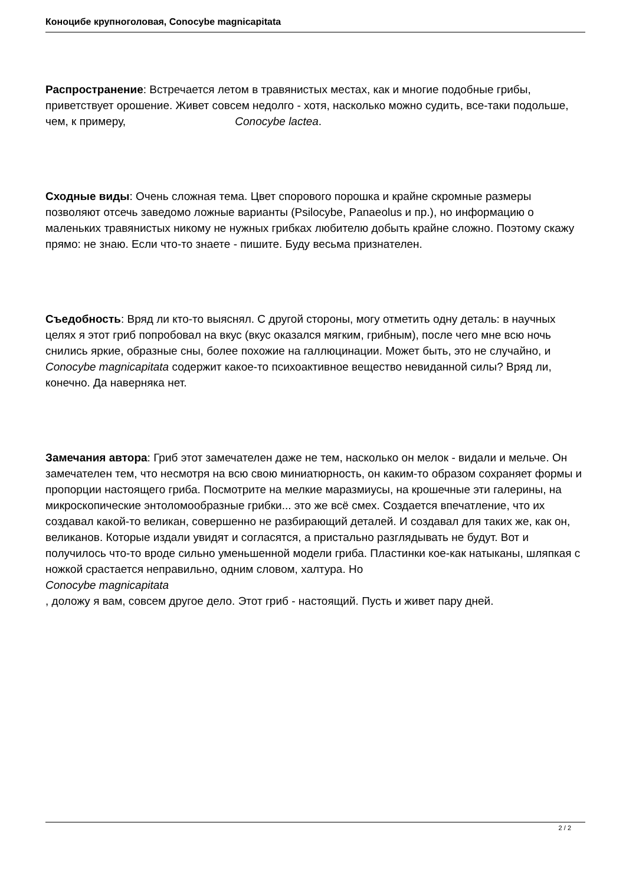Коноцибе крупноголовая, Conocybe magnicapitata
Распространение: Встречается летом в травянистых местах, как и многие подобные грибы, приветствует орошение. Живет совсем недолго - хотя, насколько можно судить, все-таки подольше, чем, к примеру, Conocybe lactea.
Сходные виды: Очень сложная тема. Цвет спорового порошка и крайне скромные размеры позволяют отсечь заведомо ложные варианты (Psilocybe, Panaeolus и пр.), но информацию о маленьких травянистых никому не нужных грибках любителю добыть крайне сложно. Поэтому скажу прямо: не знаю. Если что-то знаете - пишите. Буду весьма признателен.
Съедобность: Вряд ли кто-то выяснял. С другой стороны, могу отметить одну деталь: в научных целях я этот гриб попробовал на вкус (вкус оказался мягким, грибным), после чего мне всю ночь снились яркие, образные сны, более похожие на галлюцинации. Может быть, это не случайно, и Conocybe magnicapitata содержит какое-то психоактивное вещество невиданной силы? Вряд ли, конечно. Да наверняка нет.
Замечания автора: Гриб этот замечателен даже не тем, насколько он мелок - видали и мельче. Он замечателен тем, что несмотря на всю свою миниатюрность, он каким-то образом сохраняет формы и пропорции настоящего гриба. Посмотрите на мелкие маразмиусы, на крошечные эти галерины, на микроскопические энтоломообразные грибки... это же всё смех. Создается впечатление, что их создавал какой-то великан, совершенно не разбирающий деталей. И создавал для таких же, как он, великанов. Которые издали увидят и согласятся, а пристально разглядывать не будут. Вот и получилось что-то вроде сильно уменьшенной модели гриба. Пластинки кое-как натыканы, шляпкая с ножкой срастается неправильно, одним словом, халтура. Но
Conocybe magnicapitata
, доложу я вам, совсем другое дело. Этот гриб - настоящий. Пусть и живет пару дней.
2 / 2